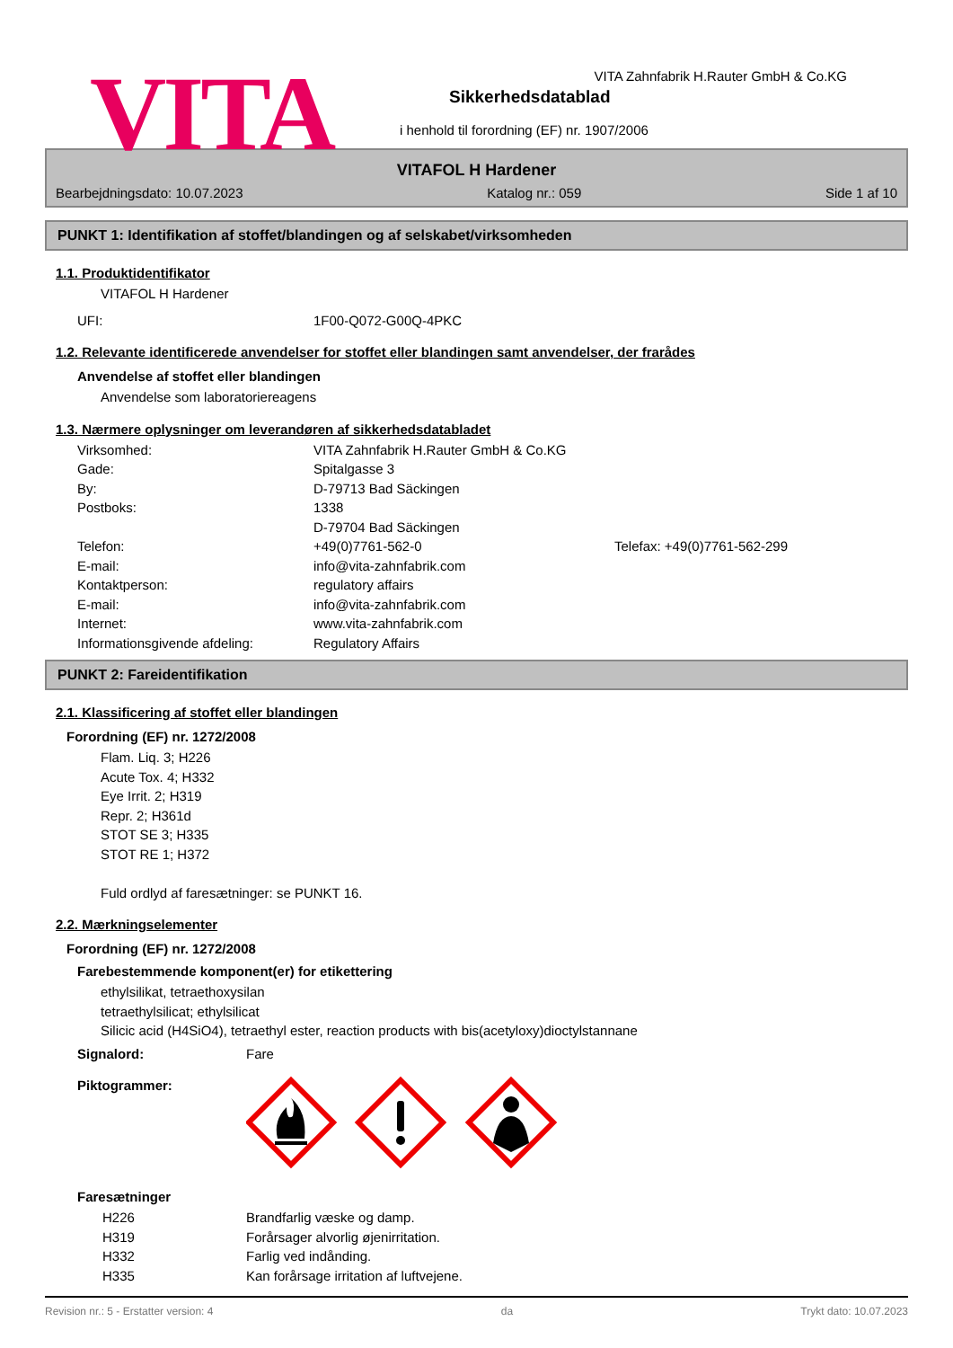VITA
VITA Zahnfabrik H.Rauter GmbH & Co.KG
Sikkerhedsdatablad
i henhold til forordning (EF) nr. 1907/2006
VITAFOL H Hardener
Bearbejdningsdato: 10.07.2023 Katalog nr.: 059 Side 1 af 10
PUNKT 1: Identifikation af stoffet/blandingen og af selskabet/virksomheden
1.1. Produktidentifikator
VITAFOL H Hardener
UFI: 1F00-Q072-G00Q-4PKC
1.2. Relevante identificerede anvendelser for stoffet eller blandingen samt anvendelser, der frarådes
Anvendelse af stoffet eller blandingen
Anvendelse som laboratoriereagens
1.3. Nærmere oplysninger om leverandøren af sikkerhedsdatabladet
Virksomhed: VITA Zahnfabrik H.Rauter GmbH & Co.KG
Gade: Spitalgasse 3
By: D-79713 Bad Säckingen
Postboks: 1338
D-79704 Bad Säckingen
Telefon: +49(0)7761-562-0 Telefax: +49(0)7761-562-299
E-mail: info@vita-zahnfabrik.com
Kontaktperson: regulatory affairs
E-mail: info@vita-zahnfabrik.com
Internet: www.vita-zahnfabrik.com
Informationsgivende afdeling: Regulatory Affairs
PUNKT 2: Fareidentifikation
2.1. Klassificering af stoffet eller blandingen
Forordning (EF) nr. 1272/2008
Flam. Liq. 3; H226
Acute Tox. 4; H332
Eye Irrit. 2; H319
Repr. 2; H361d
STOT SE 3; H335
STOT RE 1; H372
Fuld ordlyd af faresætninger: se PUNKT 16.
2.2. Mærkningselementer
Forordning (EF) nr. 1272/2008
Farebestemmende komponent(er) for etikettering
ethylsilikat, tetraethoxysilan
tetraethylsilicat; ethylsilicat
Silicic acid (H4SiO4), tetraethyl ester, reaction products with bis(acetyloxy)dioctylstannane
Signalord: Fare
Piktogrammer:
Faresætninger
H226 Brandfarlig væske og damp.
H319 Forårsager alvorlig øjenirritation.
H332 Farlig ved indånding.
H335 Kan forårsage irritation af luftvejene.
Revision nr.: 5 - Erstatter version: 4 da Trykt dato: 10.07.2023